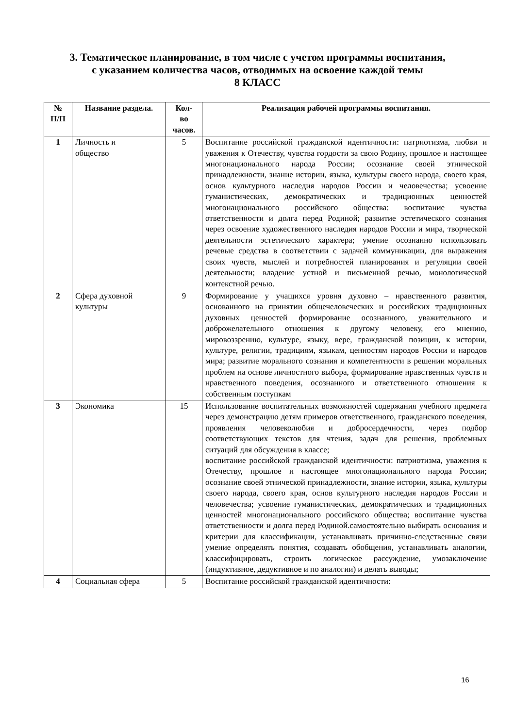3. Тематическое планирование, в том числе с учетом программы воспитания,
с указанием количества часов, отводимых на освоение каждой темы
8 КЛАСС
| № П/П | Название раздела. | Кол- во часов. | Реализация рабочей программы воспитания. |
| --- | --- | --- | --- |
| 1 | Личность и общество | 5 | Воспитание российской гражданской идентичности: патриотизма, любви и уважения к Отечеству, чувства гордости за свою Родину, прошлое и настоящее многонационального народа России; осознание своей этнической принадлежности, знание истории, языка, культуры своего народа, своего края, основ культурного наследия народов России и человечества; усвоение гуманистических, демократических и традиционных ценностей многонационального российского общества: воспитание чувства ответственности и долга перед Родиной; развитие эстетического сознания через освоение художественного наследия народов России и мира, творческой деятельности эстетического характера; умение осознанно использовать речевые средства в соответствии с задачей коммуникации, для выражения своих чувств, мыслей и потребностей планирования и регуляции своей деятельности; владение устной и письменной речью, монологической контекстной речью. |
| 2 | Сфера духовной культуры | 9 | Формирование у учащихся уровня духовно – нравственного развития, основанного на принятии общечеловеческих и российских традиционных духовных ценностей формирование осознанного, уважительного и доброжелательного отношения к другому человеку, его мнению, мировоззрению, культуре, языку, вере, гражданской позиции, к истории, культуре, религии, традициям, языкам, ценностям народов России и народов мира; развитие морального сознания и компетентности в решении моральных проблем на основе личностного выбора, формирование нравственных чувств и нравственного поведения, осознанного и ответственного отношения к собственным поступкам |
| 3 | Экономика | 15 | Использование воспитательных возможностей содержания учебного предмета через демонстрацию детям примеров ответственного, гражданского поведения, проявления человеколюбия и добросердечности, через подбор соответствующих текстов для чтения, задач для решения, проблемных ситуаций для обсуждения в классе; воспитание российской гражданской идентичности: патриотизма, уважения к Отечеству, прошлое и настоящее многонационального народа России; осознание своей этнической принадлежности, знание истории, языка, культуры своего народа, своего края, основ культурного наследия народов России и человечества; усвоение гуманистических, демократических и традиционных ценностей многонационального российского общества; воспитание чувства ответственности и долга перед Родиной.самостоятельно выбирать основания и критерии для классификации, устанавливать причинно-следственные связи умение определять понятия, создавать обобщения, устанавливать аналогии, классифицировать, строить логическое рассуждение, умозаключение (индуктивное, дедуктивное и по аналогии) и делать выводы; |
| 4 | Социальная сфера | 5 | Воспитание российской гражданской идентичности: |
16